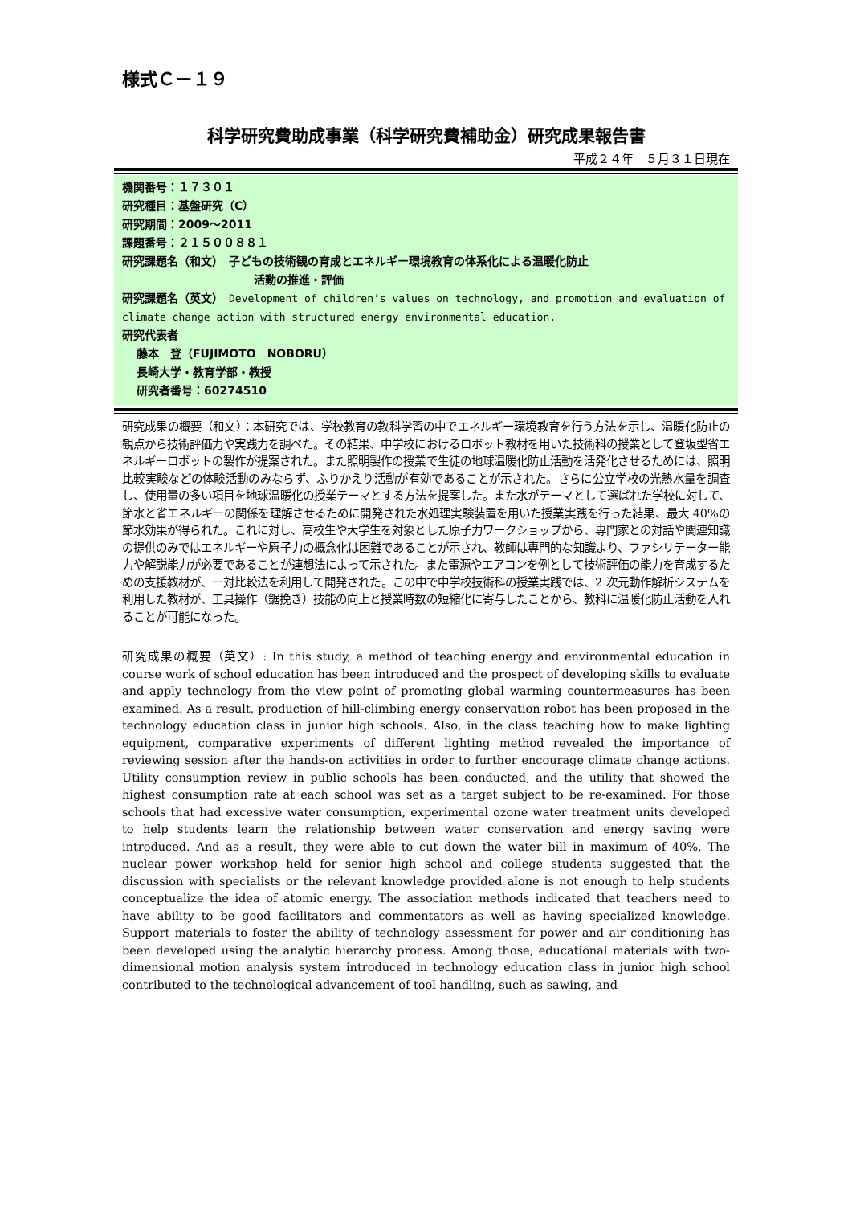様式Ｃ－１９
科学研究費助成事業（科学研究費補助金）研究成果報告書
平成２４年　５月３１日現在
機関番号：１７３０１
研究種目：基盤研究（C）
研究期間：2009～2011
課題番号：２１５００８８１
研究課題名（和文）　子どもの技術観の育成とエネルギー環境教育の体系化による温暖化防止
活動の推進・評価
研究課題名（英文）　Development of children’s values on technology, and promotion and evaluation of climate change action with structured energy environmental education.
研究代表者
藤本　登（FUJIMOTO　NOBORU）
長崎大学・教育学部・教授
研究者番号：60274510
研究成果の概要（和文）：本研究では、学校教育の教科学習の中でエネルギー環境教育を行う方法を示し、温暖化防止の観点から技術評価力や実践力を調べた。その結果、中学校におけるロボット教材を用いた技術科の授業として登坂型省エネルギーロボットの製作が提案された。また照明製作の授業で生徒の地球温暖化防止活動を活発化させるためには、照明比較実験などの体験活動のみならず、ふりかえり活動が有効であることが示された。さらに公立学校の光熱水量を調査し、使用量の多い項目を地球温暖化の授業テーマとする方法を提案した。また水がテーマとして選ばれた学校に対して、節水と省エネルギーの関係を理解させるために開発された水処理実験装置を用いた授業実践を行った結果、最大 40%の節水効果が得られた。これに対し、高校生や大学生を対象とした原子力ワークショップから、専門家との対話や関連知識の提供のみではエネルギーや原子力の概念化は困難であることが示され、教師は専門的な知識より、ファシリテーター能力や解説能力が必要であることが連想法によって示された。また電源やエアコンを例として技術評価の能力を育成するための支援教材が、一対比較法を利用して開発された。この中で中学校技術科の授業実践では、2 次元動作解析システムを利用した教材が、工具操作（鋸挽き）技能の向上と授業時数の短縮化に寄与したことから、教科に温暖化防止活動を入れることが可能になった。
研究成果の概要（英文）: In this study, a method of teaching energy and environmental education in course work of school education has been introduced and the prospect of developing skills to evaluate and apply technology from the view point of promoting global warming countermeasures has been examined. As a result, production of hill-climbing energy conservation robot has been proposed in the technology education class in junior high schools. Also, in the class teaching how to make lighting equipment, comparative experiments of different lighting method revealed the importance of reviewing session after the hands-on activities in order to further encourage climate change actions. Utility consumption review in public schools has been conducted, and the utility that showed the highest consumption rate at each school was set as a target subject to be re-examined. For those schools that had excessive water consumption, experimental ozone water treatment units developed to help students learn the relationship between water conservation and energy saving were introduced. And as a result, they were able to cut down the water bill in maximum of 40%. The nuclear power workshop held for senior high school and college students suggested that the discussion with specialists or the relevant knowledge provided alone is not enough to help students conceptualize the idea of atomic energy. The association methods indicated that teachers need to have ability to be good facilitators and commentators as well as having specialized knowledge. Support materials to foster the ability of technology assessment for power and air conditioning has been developed using the analytic hierarchy process. Among those, educational materials with two-dimensional motion analysis system introduced in technology education class in junior high school contributed to the technological advancement of tool handling, such as sawing, and